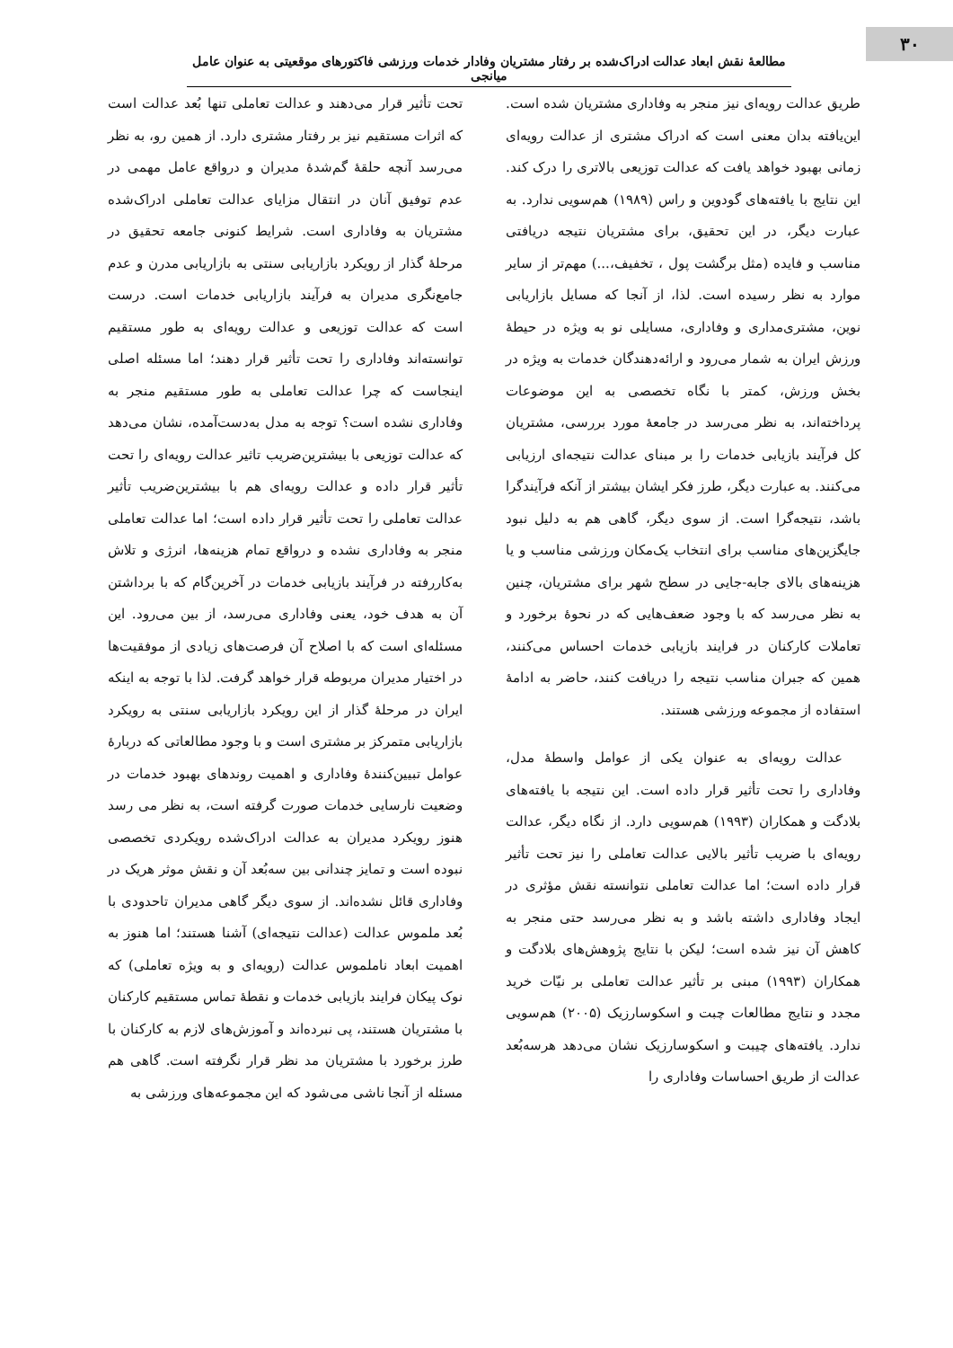۳۰
مطالعۀ نقش ابعاد عدالت ادراک‌شده بر رفتار مشتریان وفادار خدمات ورزشی فاکتورهای موقعیتی به عنوان عامل میانجی
طریق عدالت رویه‌ای نیز منجر به وفاداری مشتریان شده است. این‌یافته بدان معنی است که ادراک مشتری از عدالت رویه‌ای زمانی بهبود خواهد یافت که عدالت توزیعی بالاتری را درک کند. این نتایج با یافته‌های گودوین و راس (۱۹۸۹) هم‌سویی ندارد. به عبارت دیگر، در این تحقیق، برای مشتریان نتیجه دریافتی مناسب و فایده (مثل برگشت پول ، تخفیف،...) مهم‌تر از سایر موارد به نظر رسیده است. لذا، از آنجا که مسایل بازاریابی نوین، مشتری‌مداری و وفاداری، مسایلی نو به ویژه در حیطۀ ورزش ایران به شمار می‌رود و ارائه‌دهندگان خدمات به ویژه در بخش ورزش، کمتر با نگاه تخصصی به این موضوعات پرداخته‌اند، به نظر می‌رسد در جامعۀ مورد بررسی، مشتریان کل فرآیند بازیابی خدمات را بر مبنای عدالت نتیجه‌ای ارزیابی می‌کنند. به عبارت دیگر، طرز فکر ایشان بیشتر از آنکه فرآیندگرا باشد، نتیجه‌گرا است. از سوی دیگر، گاهی هم به دلیل نبود جایگزین‌های مناسب برای انتخاب یک‌مکان ورزشی مناسب و یا هزینه‌های بالای جابه-جایی در سطح شهر برای مشتریان، چنین به نظر می‌رسد که با وجود ضعف‌هایی که در نحوۀ برخورد و تعاملات کارکنان در فرایند بازیابی خدمات احساس می‌کنند، همین که جبران مناسب نتیجه را دریافت کنند، حاضر به ادامۀ استفاده از مجموعه ورزشی هستند.
عدالت رویه‌ای به عنوان یکی از عوامل واسطۀ مدل، وفاداری را تحت تأثیر قرار داده است. این نتیجه با یافته‌های بلادگت و همکاران (۱۹۹۳) هم‌سویی دارد. از نگاه دیگر، عدالت رویه‌ای با ضریب تأثیر بالایی عدالت تعاملی را نیز تحت تأثیر قرار داده است؛ اما عدالت تعاملی نتوانسته نقش مؤثری در ایجاد وفاداری داشته باشد و به نظر می‌رسد حتی منجر به کاهش آن نیز شده است؛ لیکن با نتایج پژوهش‌های بلادگت و همکاران (۱۹۹۳) مبنی بر تأثیر عدالت تعاملی بر نیّات خرید مجدد و نتایج مطالعات چبت و اسکوسارزیک (۲۰۰۵) هم‌سویی ندارد. یافته‌های چیبت و اسکوسارزیک نشان می‌دهد هرسه‌بُعد عدالت از طریق احساسات وفاداری را
تحت تأثیر قرار می‌دهند و عدالت تعاملی تنها بُعد عدالت است که اثرات مستقیم نیز بر رفتار مشتری دارد. از همین رو، به نظر می‌رسد آنچه حلقۀ گم‌شدۀ مدیران و درواقع عامل مهمی در عدم توفیق آنان در انتقال مزایای عدالت تعاملی ادراک‌شده مشتریان به وفاداری است. شرایط کنونی جامعه تحقیق در مرحلۀ گذار از رویکرد بازاریابی سنتی به بازاریابی مدرن و عدم جامع‌نگری مدیران به فرآیند بازاریابی خدمات است. درست است که عدالت توزیعی و عدالت رویه‌ای به طور مستقیم توانسته‌اند وفاداری را تحت تأثیر قرار دهند؛ اما مسئله اصلی اینجاست که چرا عدالت تعاملی به طور مستقیم منجر به وفاداری نشده است؟ توجه به مدل به‌دست‌آمده، نشان می‌دهد که عدالت توزیعی با بیشترین‌ضریب تاثیر عدالت رویه‌ای را تحت تأثیر قرار داده و عدالت رویه‌ای هم با بیشترین‌ضریب تأثیر عدالت تعاملی را تحت تأثیر قرار داده است؛ اما عدالت تعاملی منجر به وفاداری نشده و درواقع تمام هزینه‌ها، انرژی و تلاش به‌کاررفته در فرآیند بازیابی خدمات در آخرین‌گام که با برداشتن آن به هدف خود، یعنی وفاداری می‌رسد، از بین می‌رود. این مسئله‌ای است که با اصلاح آن فرصت‌های زیادی از موفقیت‌ها در اختیار مدیران مربوطه قرار خواهد گرفت. لذا با توجه به اینکه ایران در مرحلۀ گذار از این رویکرد بازاریابی سنتی به رویکرد بازاریابی متمرکز بر مشتری است و با وجود مطالعاتی که دربارۀ عوامل تبیین‌کنندۀ وفاداری و اهمیت روندهای بهبود خدمات در وضعیت نارسایی خدمات صورت گرفته است، به نظر می رسد هنوز رویکرد مدیران به عدالت ادراک‌شده رویکردی تخصصی نبوده است و تمایز چندانی بین سه‌بُعد آن و نقش موثر هریک در وفاداری قائل نشده‌اند. از سوی دیگر گاهی مدیران تاحدودی با بُعد ملموس عدالت (عدالت نتیجه‌ای) آشنا هستند؛ اما هنوز به اهمیت ابعاد ناملموس عدالت (رویه‌ای و به ویژه تعاملی) که نوک پیکان فرایند بازیابی خدمات و نقطۀ تماس مستقیم کارکنان با مشتریان هستند، پی نبرده‌اند و آموزش‌های لازم به کارکنان با طرز برخورد با مشتریان مد نظر قرار نگرفته است. گاهی هم مسئله از آنجا ناشی می‌شود که این مجموعه‌های ورزشی به